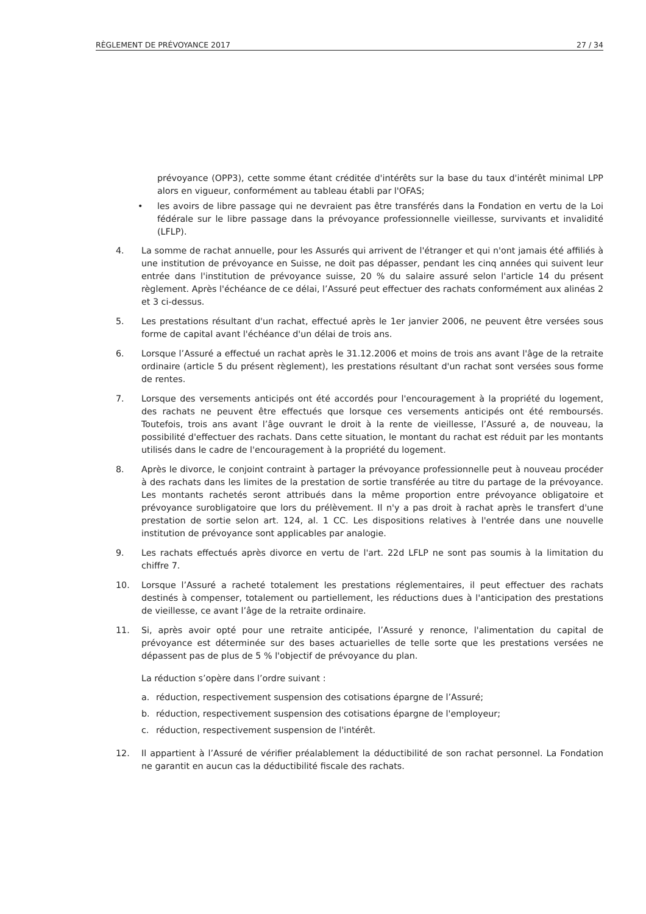RÈGLEMENT DE PRÉVOYANCE 2017 27 / 34
prévoyance (OPP3), cette somme étant créditée d'intérêts sur la base du taux d'intérêt minimal LPP alors en vigueur, conformément au tableau établi par l'OFAS;
• les avoirs de libre passage qui ne devraient pas être transférés dans la Fondation en vertu de la Loi fédérale sur le libre passage dans la prévoyance professionnelle vieillesse, survivants et invalidité (LFLP).
4. La somme de rachat annuelle, pour les Assurés qui arrivent de l'étranger et qui n'ont jamais été affiliés à une institution de prévoyance en Suisse, ne doit pas dépasser, pendant les cinq années qui suivent leur entrée dans l'institution de prévoyance suisse, 20 % du salaire assuré selon l'article 14 du présent règlement. Après l'échéance de ce délai, l’Assuré peut effectuer des rachats conformément aux alinéas 2 et 3 ci-dessus.
5. Les prestations résultant d'un rachat, effectué après le 1er janvier 2006, ne peuvent être versées sous forme de capital avant l'échéance d'un délai de trois ans.
6. Lorsque l’Assuré a effectué un rachat après le 31.12.2006 et moins de trois ans avant l'âge de la retraite ordinaire (article 5 du présent règlement), les prestations résultant d'un rachat sont versées sous forme de rentes.
7. Lorsque des versements anticipés ont été accordés pour l'encouragement à la propriété du logement, des rachats ne peuvent être effectués que lorsque ces versements anticipés ont été remboursés. Toutefois, trois ans avant l’âge ouvrant le droit à la rente de vieillesse, l’Assuré a, de nouveau, la possibilité d'effectuer des rachats. Dans cette situation, le montant du rachat est réduit par les montants utilisés dans le cadre de l'encouragement à la propriété du logement.
8. Après le divorce, le conjoint contraint à partager la prévoyance professionnelle peut à nouveau procéder à des rachats dans les limites de la prestation de sortie transférée au titre du partage de la prévoyance. Les montants rachetés seront attribués dans la même proportion entre prévoyance obligatoire et prévoyance surobligatoire que lors du prélèvement. Il n'y a pas droit à rachat après le transfert d'une prestation de sortie selon art. 124, al. 1 CC. Les dispositions relatives à l'entrée dans une nouvelle institution de prévoyance sont applicables par analogie.
9. Les rachats effectués après divorce en vertu de l'art. 22d LFLP ne sont pas soumis à la limitation du chiffre 7.
10. Lorsque l’Assuré a racheté totalement les prestations réglementaires, il peut effectuer des rachats destinés à compenser, totalement ou partiellement, les réductions dues à l'anticipation des prestations de vieillesse, ce avant l’âge de la retraite ordinaire.
11. Si, après avoir opté pour une retraite anticipée, l’Assuré y renonce, l'alimentation du capital de prévoyance est déterminée sur des bases actuarielles de telle sorte que les prestations versées ne dépassent pas de plus de 5 % l'objectif de prévoyance du plan.
La réduction s’opère dans l’ordre suivant :
a. réduction, respectivement suspension des cotisations épargne de l’Assuré;
b. réduction, respectivement suspension des cotisations épargne de l'employeur;
c. réduction, respectivement suspension de l'intérêt.
12. Il appartient à l’Assuré de vérifier préalablement la déductibilité de son rachat personnel. La Fondation ne garantit en aucun cas la déductibilité fiscale des rachats.